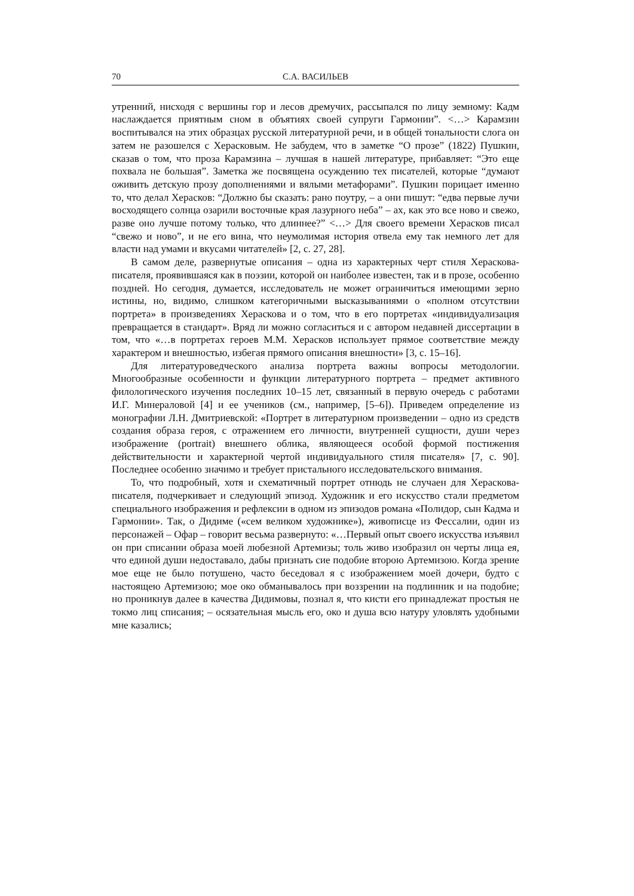70 С.А. ВАСИЛЬЕВ
утренний, нисходя с вершины гор и лесов дремучих, рассыпался по лицу земному: Кадм наслаждается приятным сном в объятиях своей супруги Гармонии”. <…> Карамзин воспитывался на этих образцах русской литературной речи, и в общей тональности слога он затем не разошелся с Херасковым. Не забудем, что в заметке “О прозе” (1822) Пушкин, сказав о том, что проза Карамзина – лучшая в нашей литературе, прибавляет: “Это еще похвала не большая”. Заметка же посвящена осуждению тех писателей, которые “думают оживить детскую прозу дополнениями и вялыми метафорами”. Пушкин порицает именно то, что делал Херасков: “Должно бы сказать: рано поутру, – а они пишут: “едва первые лучи восходящего солнца озарили восточные края лазурного неба” – ах, как это все ново и свежо, разве оно лучше потому только, что длиннее?” <…> Для своего времени Херасков писал “свежо и ново”, и не его вина, что неумолимая история отвела ему так немного лет для власти над умами и вкусами читателей» [2, с. 27, 28].
В самом деле, развернутые описания – одна из характерных черт стиля Хераскова-писателя, проявившаяся как в поэзии, которой он наиболее известен, так и в прозе, особенно поздней. Но сегодня, думается, исследователь не может ограничиться имеющими зерно истины, но, видимо, слишком категоричными высказываниями о «полном отсутствии портрета» в произведениях Хераскова и о том, что в его портретах «индивидуализация превращается в стандарт». Вряд ли можно согласиться и с автором недавней диссертации в том, что «…в портретах героев М.М. Херасков использует прямое соответствие между характером и внешностью, избегая прямого описания внешности» [3, с. 15–16].
Для литературоведческого анализа портрета важны вопросы методологии. Многообразные особенности и функции литературного портрета – предмет активного филологического изучения последних 10–15 лет, связанный в первую очередь с работами И.Г. Минераловой [4] и ее учеников (см., например, [5–6]). Приведем определение из монографии Л.Н. Дмитриевской: «Портрет в литературном произведении – одно из средств создания образа героя, с отражением его личности, внутренней сущности, души через изображение (portrait) внешнего облика, являющееся особой формой постижения действительности и характерной чертой индивидуального стиля писателя» [7, с. 90]. Последнее особенно значимо и требует пристального исследовательского внимания.
То, что подробный, хотя и схематичный портрет отнюдь не случаен для Хераскова-писателя, подчеркивает и следующий эпизод. Художник и его искусство стали предметом специального изображения и рефлексии в одном из эпизодов романа «Полидор, сын Кадма и Гармонии». Так, о Дидиме («сем великом художнике»), живописце из Фессалии, один из персонажей – Офар – говорит весьма развернуто: «…Первый опыт своего искусства изъявил он при списании образа моей любезной Артемизы; толь живо изобразил он черты лица ея, что единой души недоставало, дабы признать сие подобие второю Артемизою. Когда зрение мое еще не было потушено, часто беседовал я с изображением моей дочери, будто с настоящею Артемизою; мое око обманывалось при воззрении на подлинник и на подобие; но проникнув далее в качества Дидимовы, познал я, что кисти его принадлежат простыя не токмо лиц списания; – осязательная мысль его, око и душа всю натуру уловлять удобными мне казались;